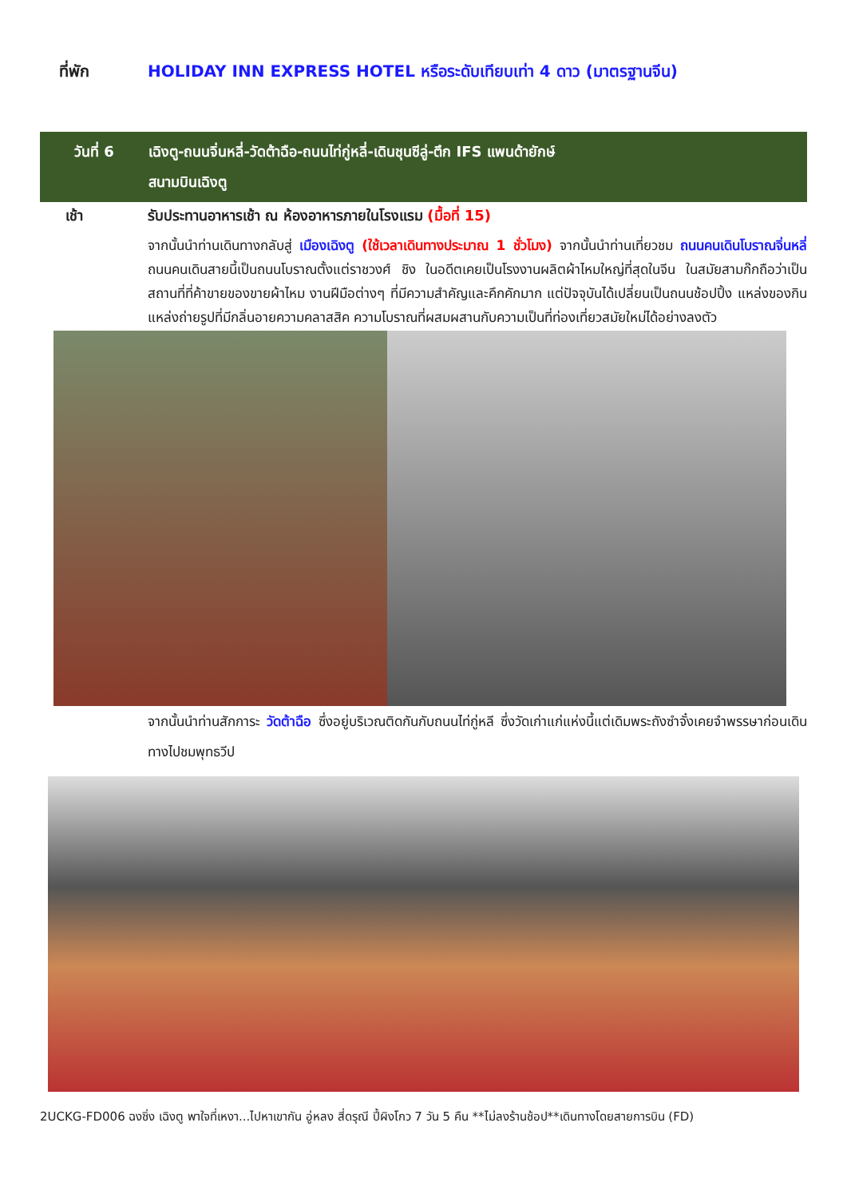ที่พัก HOLIDAY INN EXPRESS HOTEL หรือระดับเทียบเท่า 4 ดาว (มาตรฐานจีน)
วันที่ 6 เฉิงตู-ถนนจิ่นหลี่-วัดต้าฉือ-ถนนไท่กู่หลี่-เดินชุนซีลู่-ตึก IFS แพนด้ายักษ์
สนามบินเฉิงตู
เช้า รับประทานอาหารเช้า ณ ห้องอาหารภายในโรงแรม (มื้อที่ 15)
จากนั้นนำท่านเดินทางกลับสู่ เมืองเฉิงตู (ใช้เวลาเดินทางประมาณ 1 ชั่วโมง) จากนั้นนำท่านเที่ยวชม ถนนคนเดินโบราณจิ่นหลี่ ถนนคนเดินสายนี้เป็นถนนโบราณตั้งแต่ราชวงศ์ ชิง ในอดีตเคยเป็นโรงงานผลิตผ้าไหมใหญ่ที่สุดในจีน ในสมัยสามก๊กถือว่าเป็นสถานที่ที่ค้าขายของขายผ้าไหม งานฝีมือต่างๆ ที่มีความสำคัญและคึกคักมาก แต่ปัจจุบันได้เปลี่ยนเป็นถนนช้อปปิ้ง แหล่งของกิน แหล่งถ่ายรูปที่มีกลิ่นอายความคลาสสิค ความโบราณที่ผสมผสานกับความเป็นที่ท่องเที่ยวสมัยใหม่ได้อย่างลงตัว
จากนั้นนำท่านสักการะ วัดต้าฉือ ซึ่งอยู่บริเวณติดกันกับถนนไท่กู่หลี ซึ่งวัดเก่าแก่แห่งนี้แต่เดิมพระถังซำจั๋งเคยจำพรรษาก่อนเดินทางไปชมพุทธวีป
2UCKG-FD006 ฉงชิ่ง เฉิงตู พาใจที่เหงา...ไปหาเขากัน อู่หลง สี่ดรุณี ปี้ผิงโกว 7 วัน 5 คืน **ไม่ลงร้านช้อป**เดินทางโดยสายการบิน (FD)